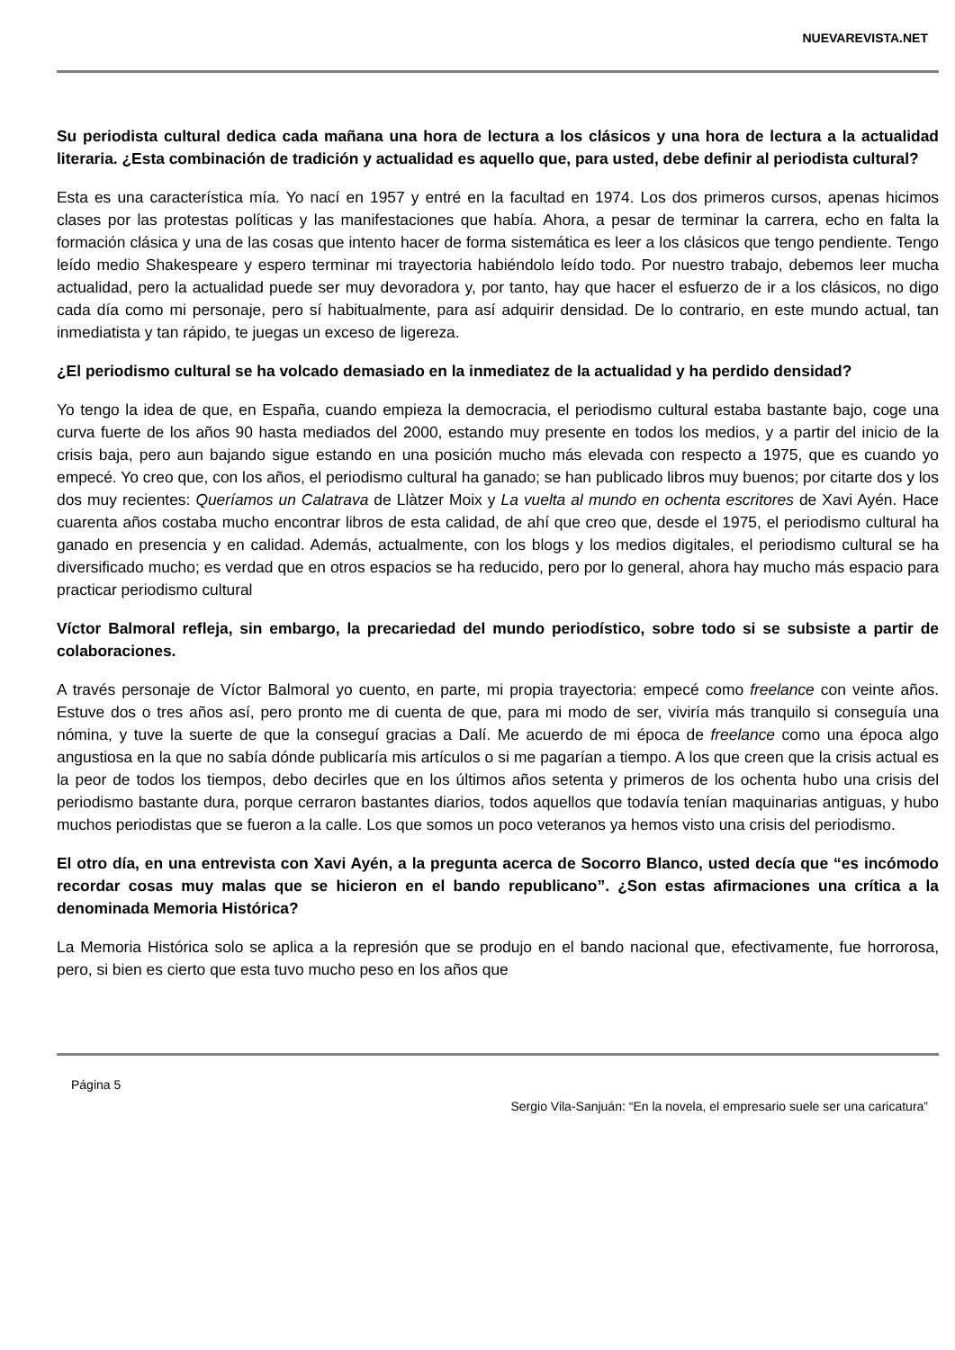NUEVAREVISTA.NET
Su periodista cultural dedica cada mañana una hora de lectura a los clásicos y una hora de lectura a la actualidad literaria. ¿Esta combinación de tradición y actualidad es aquello que, para usted, debe definir al periodista cultural?
Esta es una característica mía. Yo nací en 1957 y entré en la facultad en 1974. Los dos primeros cursos, apenas hicimos clases por las protestas políticas y las manifestaciones que había. Ahora, a pesar de terminar la carrera, echo en falta la formación clásica y una de las cosas que intento hacer de forma sistemática es leer a los clásicos que tengo pendiente. Tengo leído medio Shakespeare y espero terminar mi trayectoria habiéndolo leído todo. Por nuestro trabajo, debemos leer mucha actualidad, pero la actualidad puede ser muy devoradora y, por tanto, hay que hacer el esfuerzo de ir a los clásicos, no digo cada día como mi personaje, pero sí habitualmente, para así adquirir densidad. De lo contrario, en este mundo actual, tan inmediatista y tan rápido, te juegas un exceso de ligereza.
¿El periodismo cultural se ha volcado demasiado en la inmediatez de la actualidad y ha perdido densidad?
Yo tengo la idea de que, en España, cuando empieza la democracia, el periodismo cultural estaba bastante bajo, coge una curva fuerte de los años 90 hasta mediados del 2000, estando muy presente en todos los medios, y a partir del inicio de la crisis baja, pero aun bajando sigue estando en una posición mucho más elevada con respecto a 1975, que es cuando yo empecé. Yo creo que, con los años, el periodismo cultural ha ganado; se han publicado libros muy buenos; por citarte dos y los dos muy recientes: Queríamos un Calatrava de Llàtzer Moix y La vuelta al mundo en ochenta escritores de Xavi Ayén. Hace cuarenta años costaba mucho encontrar libros de esta calidad, de ahí que creo que, desde el 1975, el periodismo cultural ha ganado en presencia y en calidad. Además, actualmente, con los blogs y los medios digitales, el periodismo cultural se ha diversificado mucho; es verdad que en otros espacios se ha reducido, pero por lo general, ahora hay mucho más espacio para practicar periodismo cultural
Víctor Balmoral refleja, sin embargo, la precariedad del mundo periodístico, sobre todo si se subsiste a partir de colaboraciones.
A través personaje de Víctor Balmoral yo cuento, en parte, mi propia trayectoria: empecé como freelance con veinte años. Estuve dos o tres años así, pero pronto me di cuenta de que, para mi modo de ser, viviría más tranquilo si conseguía una nómina, y tuve la suerte de que la conseguí gracias a Dalí. Me acuerdo de mi época de freelance como una época algo angustiosa en la que no sabía dónde publicaría mis artículos o si me pagarían a tiempo. A los que creen que la crisis actual es la peor de todos los tiempos, debo decirles que en los últimos años setenta y primeros de los ochenta hubo una crisis del periodismo bastante dura, porque cerraron bastantes diarios, todos aquellos que todavía tenían maquinarias antiguas, y hubo muchos periodistas que se fueron a la calle. Los que somos un poco veteranos ya hemos visto una crisis del periodismo.
El otro día, en una entrevista con Xavi Ayén, a la pregunta acerca de Socorro Blanco, usted decía que “es incómodo recordar cosas muy malas que se hicieron en el bando republicano”. ¿Son estas afirmaciones una crítica a la denominada Memoria Histórica?
La Memoria Histórica solo se aplica a la represión que se produjo en el bando nacional que, efectivamente, fue horrorosa, pero, si bien es cierto que esta tuvo mucho peso en los años que
Página 5
Sergio Vila-Sanjuán: “En la novela, el empresario suele ser una caricatura”